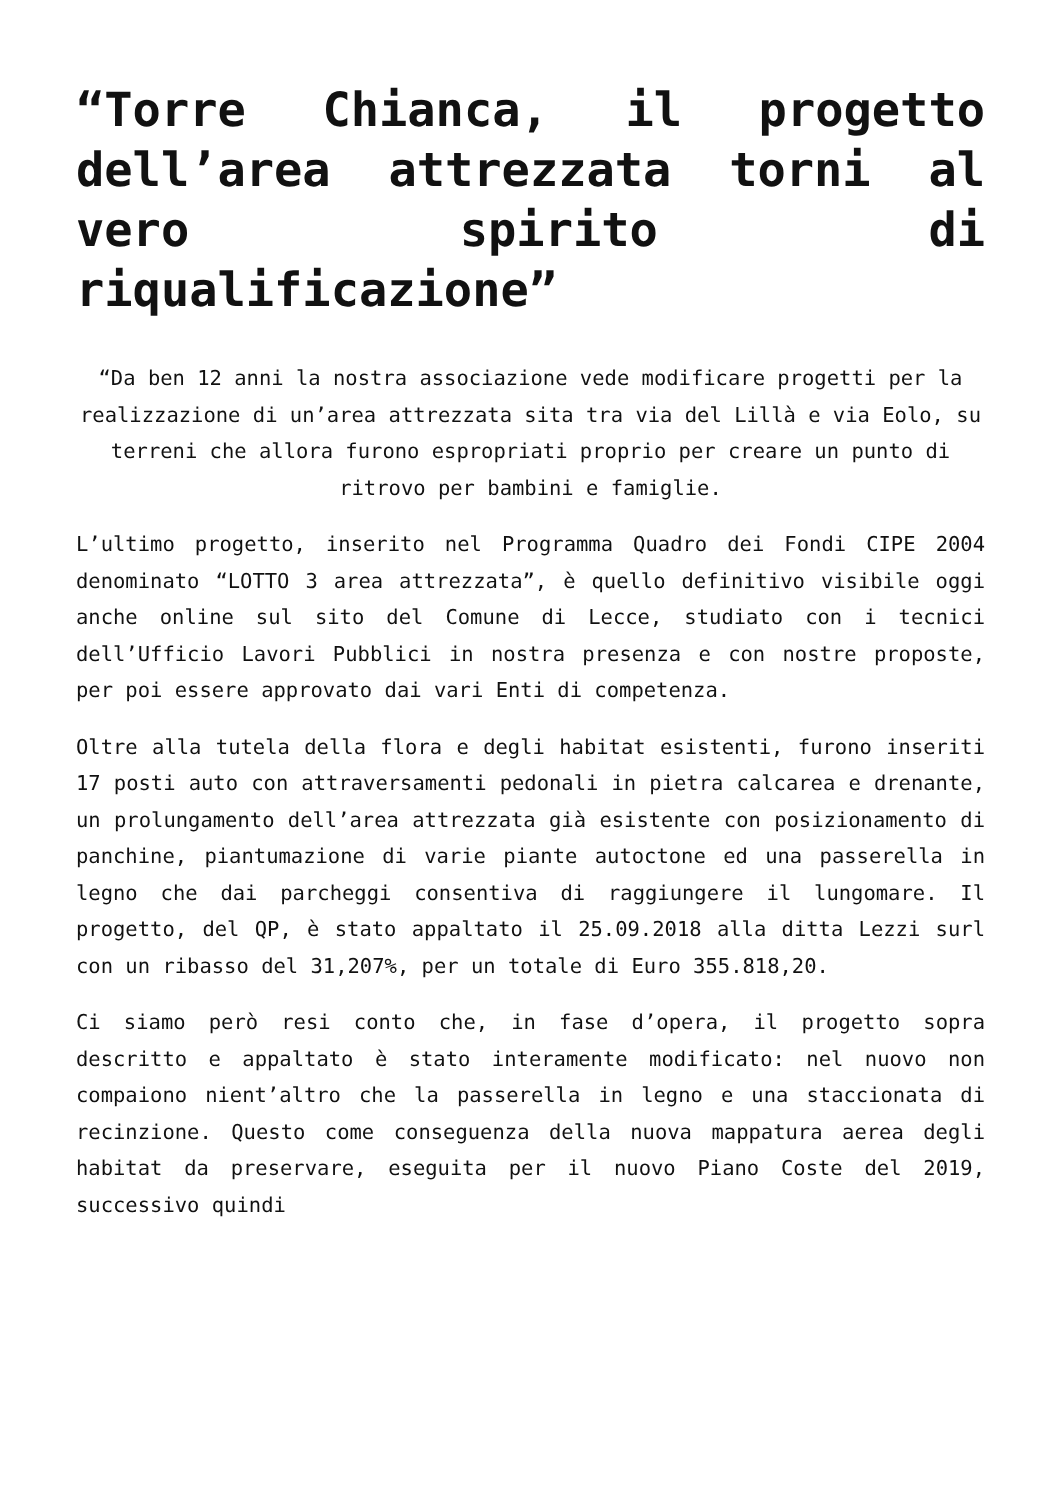“Torre Chianca, il progetto dell’area attrezzata torni al vero spirito di riqualificazione”
“Da ben 12 anni la nostra associazione vede modificare progetti per la realizzazione di un’area attrezzata sita tra via del Lillà e via Eolo, su terreni che allora furono espropriati proprio per creare un punto di ritrovo per bambini e famiglie.
L’ultimo progetto, inserito nel Programma Quadro dei Fondi CIPE 2004 denominato “LOTTO 3 area attrezzata”, è quello definitivo visibile oggi anche online sul sito del Comune di Lecce, studiato con i tecnici dell’Ufficio Lavori Pubblici in nostra presenza e con nostre proposte, per poi essere approvato dai vari Enti di competenza.
Oltre alla tutela della flora e degli habitat esistenti, furono inseriti 17 posti auto con attraversamenti pedonali in pietra calcarea e drenante, un prolungamento dell’area attrezzata già esistente con posizionamento di panchine, piantumazione di varie piante autoctone ed una passerella in legno che dai parcheggi consentiva di raggiungere il lungomare. Il progetto, del QP, è stato appaltato il 25.09.2018 alla ditta Lezzi surl con un ribasso del 31,207%, per un totale di Euro 355.818,20.
Ci siamo però resi conto che, in fase d’opera, il progetto sopra descritto e appaltato è stato interamente modificato: nel nuovo non compaiono nient’altro che la passerella in legno e una staccionata di recinzione. Questo come conseguenza della nuova mappatura aerea degli habitat da preservare, eseguita per il nuovo Piano Coste del 2019, successivo quindi